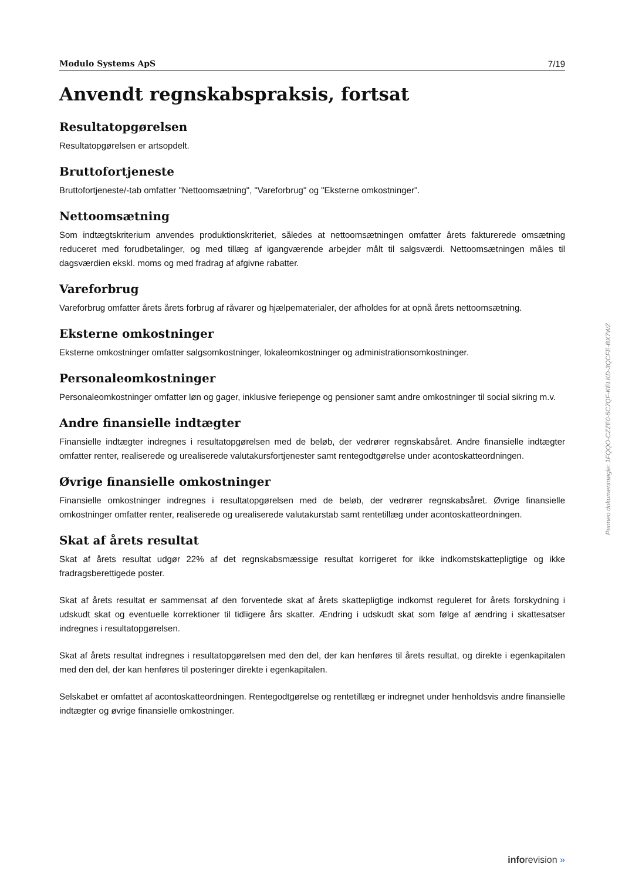Modulo Systems ApS 7/19
Anvendt regnskabspraksis, fortsat
Resultatopgørelsen
Resultatopgørelsen er artsopdelt.
Bruttofortjeneste
Bruttofortjeneste/-tab omfatter "Nettoomsætning", "Vareforbrug" og "Eksterne omkostninger".
Nettoomsætning
Som indtægtskriterium anvendes produktionskriteriet, således at nettoomsætningen omfatter årets fakturerede omsætning reduceret med forudbetalinger, og med tillæg af igangværende arbejder målt til salgsværdi. Nettoomsætningen måles til dagsværdien ekskl. moms og med fradrag af afgivne rabatter.
Vareforbrug
Vareforbrug omfatter årets årets forbrug af råvarer og hjælpematerialer, der afholdes for at opnå årets nettoomsætning.
Eksterne omkostninger
Eksterne omkostninger omfatter salgsomkostninger, lokaleomkostninger og administrationsomkostninger.
Personaleomkostninger
Personaleomkostninger omfatter løn og gager, inklusive feriepenge og pensioner samt andre omkostninger til social sikring m.v.
Andre finansielle indtægter
Finansielle indtægter indregnes i resultatopgørelsen med de beløb, der vedrører regnskabsåret. Andre finansielle indtægter omfatter renter, realiserede og urealiserede valutakursfortjenester samt rentegodtgørelse under acontoskatteordningen.
Øvrige finansielle omkostninger
Finansielle omkostninger indregnes i resultatopgørelsen med de beløb, der vedrører regnskabsåret. Øvrige finansielle omkostninger omfatter renter, realiserede og urealiserede valutakurstab samt rentetillæg under acontoskatteordningen.
Skat af årets resultat
Skat af årets resultat udgør 22% af det regnskabsmæssige resultat korrigeret for ikke indkomstskattepligtige og ikke fradragsberettigede poster.
Skat af årets resultat er sammensat af den forventede skat af årets skattepligtige indkomst reguleret for årets forskydning i udskudt skat og eventuelle korrektioner til tidligere års skatter. Ændring i udskudt skat som følge af ændring i skattesatser indregnes i resultatopgørelsen.
Skat af årets resultat indregnes i resultatopgørelsen med den del, der kan henføres til årets resultat, og direkte i egenkapitalen med den del, der kan henføres til posteringer direkte i egenkapitalen.
Selskabet er omfattet af acontoskatteordningen. Rentegodtgørelse og rentetillæg er indregnet under henholdsvis andre finansielle indtægter og øvrige finansielle omkostninger.
Penneo dokumentnøgle: 1FQQO-CZZE0-5C7QF-KELKD-3QCFE-BX7WZ
inforevision »